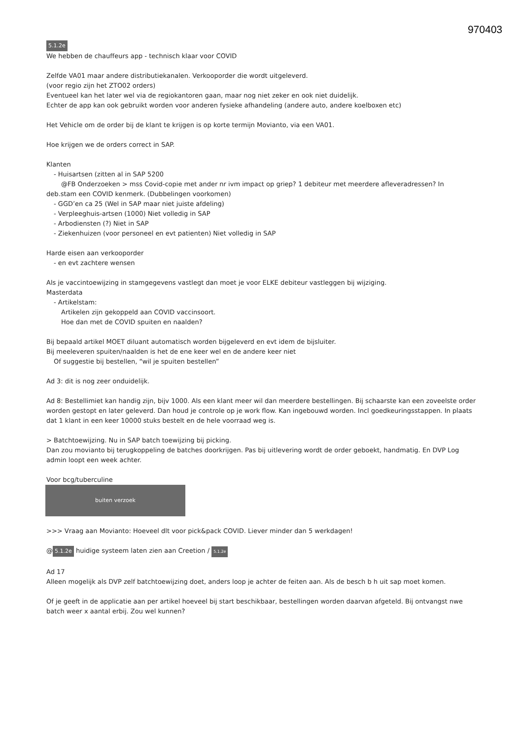970403
5.1.2e
We hebben de chauffeurs app - technisch klaar voor COVID
Zelfde VA01 maar andere distributiekanalen. Verkooporder die wordt uitgeleverd.
(voor regio zijn het ZTO02 orders)
Eventueel kan het later wel via de regiokantoren gaan, maar nog niet zeker en ook niet duidelijk.
Echter de app kan ook gebruikt worden voor anderen fysieke afhandeling (andere auto, andere koelboxen etc)
Het Vehicle om de order bij de klant te krijgen is op korte termijn Movianto, via een VA01.
Hoe krijgen we de orders correct in SAP.
Klanten
- Huisartsen (zitten al in SAP 5200
@FB Onderzoeken > mss Covid-copie met ander nr ivm impact op griep? 1 debiteur met meerdere afleveradressen? In
deb.stam een COVID kenmerk. (Dubbelingen voorkomen)
- GGD’en ca 25 (Wel in SAP maar niet juiste afdeling)
- Verpleeghuis-artsen (1000) Niet volledig in SAP
- Arbodiensten (?) Niet in SAP
- Ziekenhuizen (voor personeel en evt patienten) Niet volledig in SAP
Harde eisen aan verkooporder
- en evt zachtere wensen
Als je vaccintoewijzing in stamgegevens vastlegt dan moet je voor ELKE debiteur vastleggen bij wijziging.
Masterdata
- Artikelstam:
Artikelen zijn gekoppeld aan COVID vaccinsoort.
Hoe dan met de COVID spuiten en naalden?
Bij bepaald artikel MOET diluant automatisch worden bijgeleverd en evt idem de bijsluiter.
Bij meeleveren spuiten/naalden is het de ene keer wel en de andere keer niet
Of suggestie bij bestellen, “wil je spuiten bestellen”
Ad 3: dit is nog zeer onduidelijk.
Ad 8: Bestellimiet kan handig zijn, bijv 1000. Als een klant meer wil dan meerdere bestellingen. Bij schaarste kan een zoveelste order worden gestopt en later geleverd. Dan houd je controle op je work flow. Kan ingebouwd worden. Incl goedkeuringsstappen. In plaats dat 1 klant in een keer 10000 stuks bestelt en de hele voorraad weg is.
> Batchtoewijzing. Nu in SAP batch toewijzing bij picking.
Dan zou movianto bij terugkoppeling de batches doorkrijgen. Pas bij uitlevering wordt de order geboekt, handmatig. En DVP Log admin loopt een week achter.
Voor bcg/tuberculine
buiten verzoek
>>> Vraag aan Movianto: Hoeveel dlt voor pick&pack COVID. Liever minder dan 5 werkdagen!
@ 5.1.2e huidige systeem laten zien aan Creetion / 5.1.2e
Ad 17
Alleen mogelijk als DVP zelf batchtoewijzing doet, anders loop je achter de feiten aan. Als de besch b h uit sap moet komen.
Of je geeft in de applicatie aan per artikel hoeveel bij start beschikbaar, bestellingen worden daarvan afgeteld. Bij ontvangst nwe batch weer x aantal erbij. Zou wel kunnen?